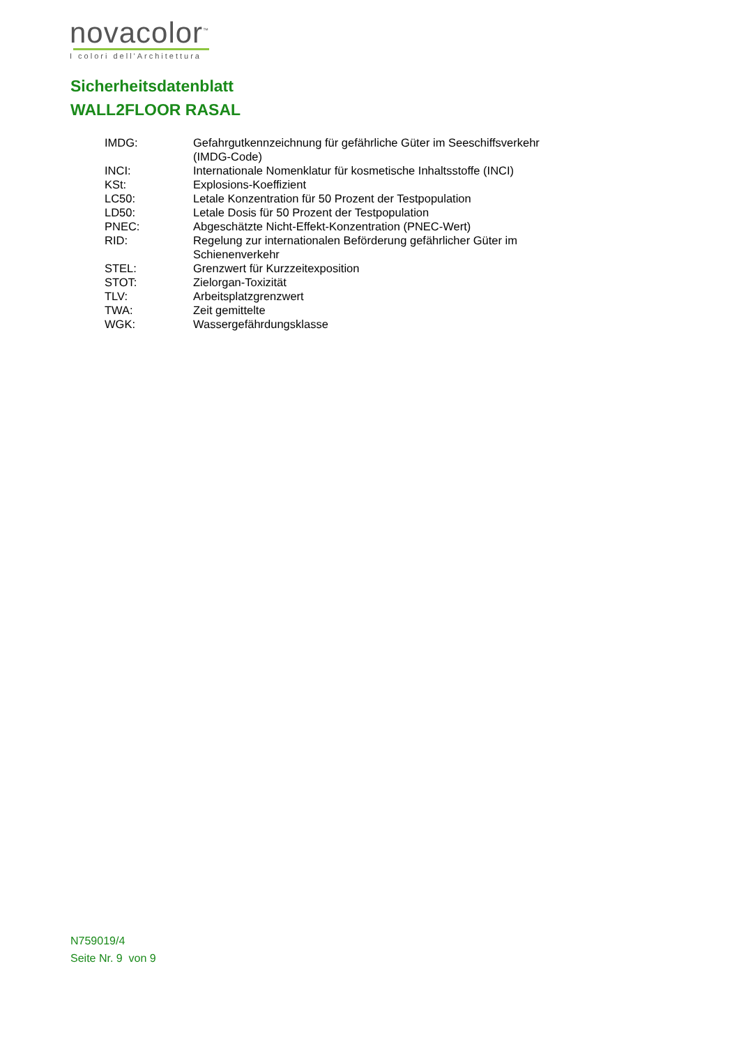novacolor<sup>™</sup>
I colori dell'Architettura
Sicherheitsdatenblatt
WALL2FLOOR RASAL
| IMDG: | Gefahrgutkennzeichnung für gefährliche Güter im Seeschiffsverkehr (IMDG-Code) |
| INCI: | Internationale Nomenklatur für kosmetische Inhaltsstoffe (INCI) |
| KSt: | Explosions-Koeffizient |
| LC50: | Letale Konzentration für 50 Prozent der Testpopulation |
| LD50: | Letale Dosis für 50 Prozent der Testpopulation |
| PNEC: | Abgeschätzte Nicht-Effekt-Konzentration (PNEC-Wert) |
| RID: | Regelung zur internationalen Beförderung gefährlicher Güter im Schienenverkehr |
| STEL: | Grenzwert für Kurzzeitexposition |
| STOT: | Zielorgan-Toxizität |
| TLV: | Arbeitsplatzgrenzwert |
| TWA: | Zeit gemittelte |
| WGK: | Wassergefährdungsklasse |
N759019/4
Seite Nr. 9 von 9